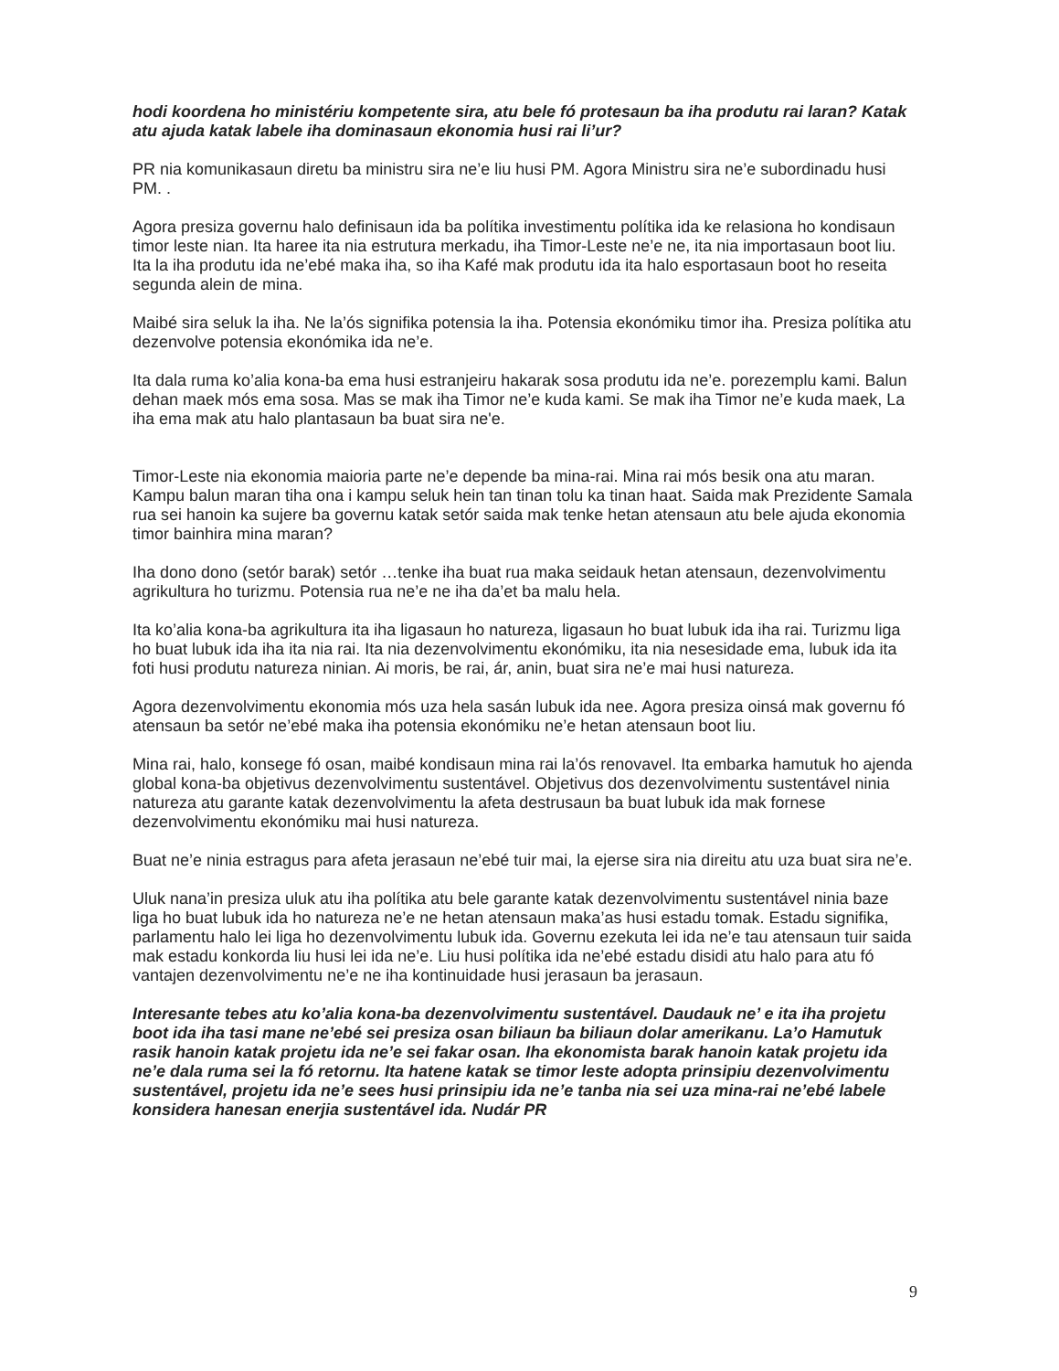hodi koordena ho ministériu kompetente sira, atu bele fó protesaun ba iha produtu rai laran? Katak atu ajuda katak labele iha dominasaun ekonomia husi rai li’ur?
PR nia komunikasaun diretu ba ministru sira ne’e liu husi PM. Agora Ministru sira ne’e subordinadu husi PM. .
Agora presiza governu halo definisaun ida ba polítika investimentu polítika ida ke relasiona ho kondisaun timor leste nian. Ita haree ita nia estrutura merkadu, iha Timor-Leste ne’e ne, ita nia importasaun boot liu. Ita la iha produtu ida ne’ebé maka iha, so iha Kafé mak produtu ida ita halo esportasaun boot ho reseita segunda alein de mina.
Maibé sira seluk la iha. Ne la’ós signifika potensia la iha. Potensia ekonómiku timor iha. Presiza polítika atu dezenvolve potensia ekonómika ida ne’e.
Ita dala ruma ko’alia kona-ba ema husi estranjeiru hakarak sosa produtu ida ne’e. porezemplu kami. Balun dehan maek mós ema sosa. Mas se mak iha Timor ne’e kuda kami. Se mak iha Timor ne’e kuda maek, La iha ema mak atu halo plantasaun ba buat sira ne'e.
Timor-Leste nia ekonomia maioria parte ne’e depende ba mina-rai. Mina rai mós besik ona atu maran. Kampu balun maran tiha ona i kampu seluk hein tan tinan tolu ka tinan haat. Saida mak Prezidente Samala rua sei hanoin ka sujere ba governu katak setór saida mak tenke hetan atensaun atu bele ajuda ekonomia timor bainhira mina maran?
Iha dono dono (setór barak) setór …tenke iha buat rua maka seidauk hetan atensaun, dezenvolvimentu agrikultura ho turizmu. Potensia rua ne’e ne iha da’et ba malu hela.
Ita ko’alia kona-ba agrikultura ita iha ligasaun ho natureza, ligasaun ho buat lubuk ida iha rai. Turizmu liga ho buat lubuk ida iha ita nia rai. Ita nia dezenvolvimentu ekonómiku, ita nia nesesidade ema, lubuk ida ita foti husi produtu natureza ninian. Ai moris, be rai, ár, anin, buat sira ne’e mai husi natureza.
Agora dezenvolvimentu ekonomia mós uza hela sasán lubuk ida nee. Agora presiza oinsá mak governu fó atensaun ba setór ne’ebé maka iha potensia ekonómiku ne’e hetan atensaun boot liu.
Mina rai, halo, konsege fó osan, maibé kondisaun mina rai la’ós renovavel. Ita embarka hamutuk ho ajenda global kona-ba objetivus dezenvolvimentu sustentável. Objetivus dos dezenvolvimentu sustentável ninia natureza atu garante katak dezenvolvimentu la afeta destrusaun ba buat lubuk ida mak fornese dezenvolvimentu ekonómiku mai husi natureza.
Buat ne’e ninia estragus para afeta jerasaun ne’ebé tuir mai, la ejerse sira nia direitu atu uza buat sira ne’e.
Uluk nana’in presiza uluk atu iha polítika atu bele garante katak dezenvolvimentu sustentável ninia baze liga ho buat lubuk ida ho natureza ne’e ne hetan atensaun maka’as husi estadu tomak. Estadu signifika, parlamentu halo lei liga ho dezenvolvimentu lubuk ida. Governu ezekuta lei ida ne’e tau atensaun tuir saida mak estadu konkorda liu husi lei ida ne’e. Liu husi polítika ida ne’ebé estadu disidi atu halo para atu fó vantajen dezenvolvimentu ne’e ne iha kontinuidade husi jerasaun ba jerasaun.
Interesante tebes atu ko’alia kona-ba dezenvolvimentu sustentável. Daudauk ne’ e ita iha projetu boot ida iha tasi mane ne’ebé sei presiza osan biliaun ba biliaun dolar amerikanu. La’o Hamutuk rasik hanoin katak projetu ida ne’e sei fakar osan. Iha ekonomista barak hanoin katak projetu ida ne’e dala ruma sei la fó retornu. Ita hatene katak se timor leste adopta prinsipiu dezenvolvimentu sustentável, projetu ida ne’e sees husi prinsipiu ida ne’e tanba nia sei uza mina-rai ne’ebé labele konsidera hanesan enerjia sustentável ida. Nudár PR
9